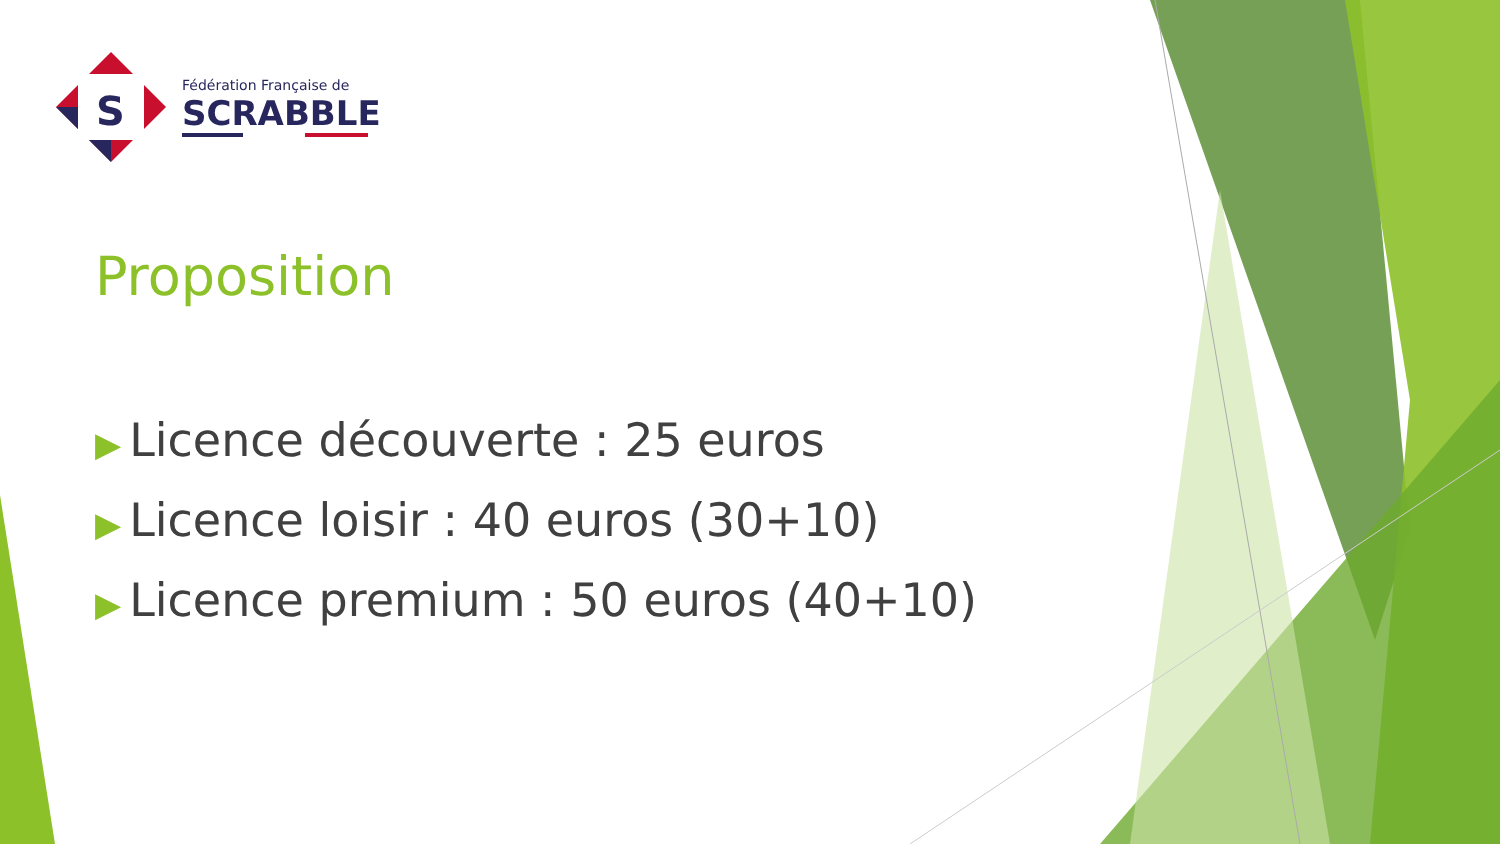S
Fédération Française de
SCRABBLE
Proposition
▶ Licence découverte : 25 euros
▶ Licence loisir : 40 euros (30+10)
▶ Licence premium : 50 euros (40+10)